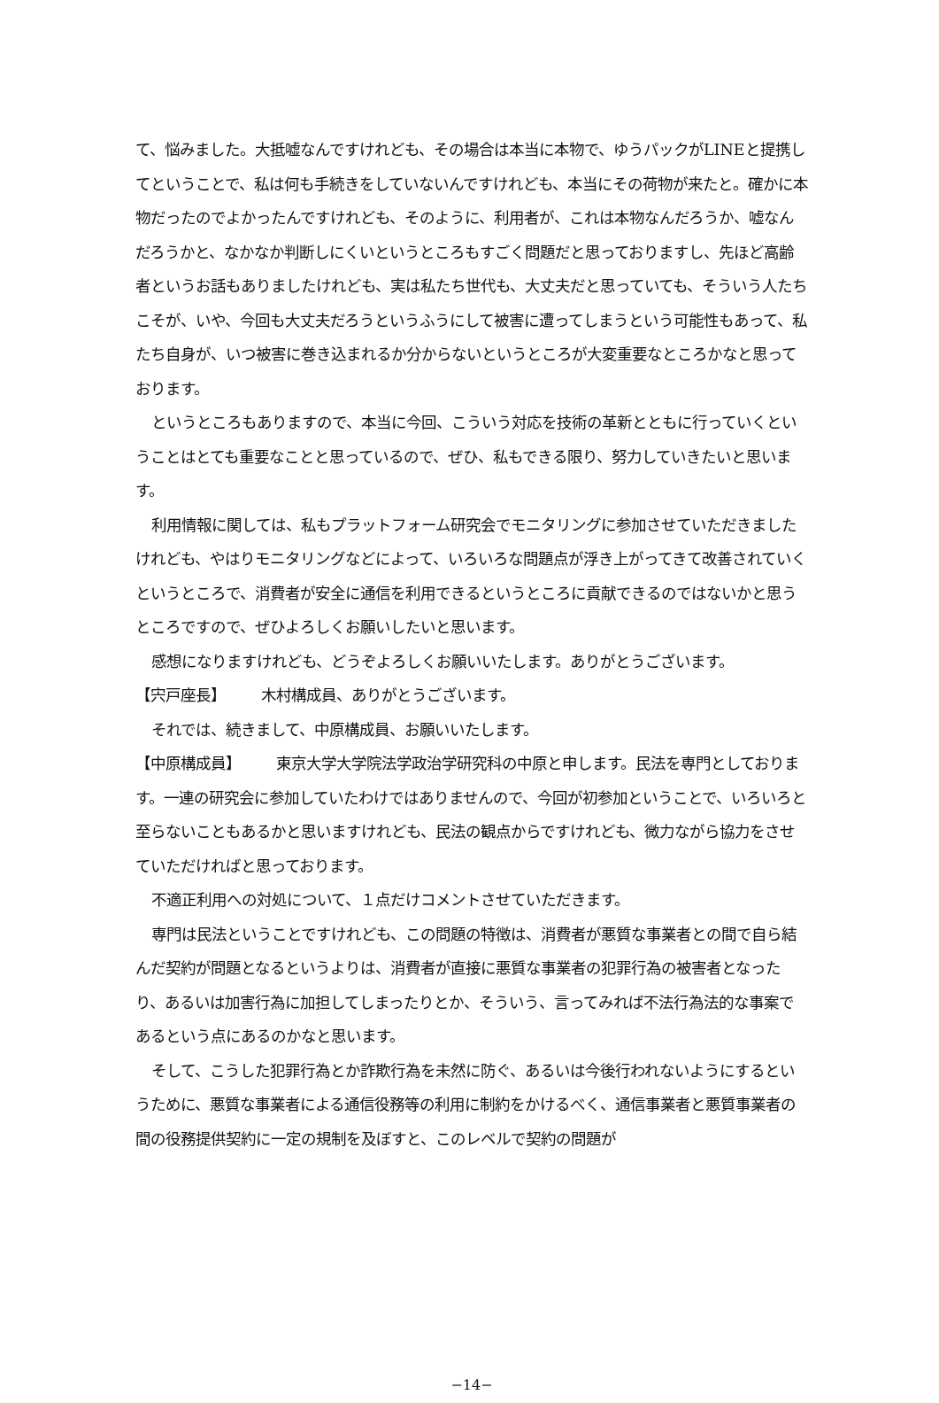て、悩みました。大抵嘘なんですけれども、その場合は本当に本物で、ゆうパックがLINEと提携してということで、私は何も手続きをしていないんですけれども、本当にその荷物が来たと。確かに本物だったのでよかったんですけれども、そのように、利用者が、これは本物なんだろうか、嘘なんだろうかと、なかなか判断しにくいというところもすごく問題だと思っておりますし、先ほど高齢者というお話もありましたけれども、実は私たち世代も、大丈夫だと思っていても、そういう人たちこそが、いや、今回も大丈夫だろうというふうにして被害に遭ってしまうという可能性もあって、私たち自身が、いつ被害に巻き込まれるか分からないというところが大変重要なところかなと思っております。
というところもありますので、本当に今回、こういう対応を技術の革新とともに行っていくということはとても重要なことと思っているので、ぜひ、私もできる限り、努力していきたいと思います。
利用情報に関しては、私もプラットフォーム研究会でモニタリングに参加させていただきましたけれども、やはりモニタリングなどによって、いろいろな問題点が浮き上がってきて改善されていくというところで、消費者が安全に通信を利用できるというところに貢献できるのではないかと思うところですので、ぜひよろしくお願いしたいと思います。
感想になりますけれども、どうぞよろしくお願いいたします。ありがとうございます。
【宍戸座長】 木村構成員、ありがとうございます。
それでは、続きまして、中原構成員、お願いいたします。
【中原構成員】 東京大学大学院法学政治学研究科の中原と申します。民法を専門としております。一連の研究会に参加していたわけではありませんので、今回が初参加ということで、いろいろと至らないこともあるかと思いますけれども、民法の観点からですけれども、微力ながら協力をさせていただければと思っております。
不適正利用への対処について、１点だけコメントさせていただきます。
専門は民法ということですけれども、この問題の特徴は、消費者が悪質な事業者との間で自ら結んだ契約が問題となるというよりは、消費者が直接に悪質な事業者の犯罪行為の被害者となったり、あるいは加害行為に加担してしまったりとか、そういう、言ってみれば不法行為法的な事案であるという点にあるのかなと思います。
そして、こうした犯罪行為とか詐欺行為を未然に防ぐ、あるいは今後行われないようにするというために、悪質な事業者による通信役務等の利用に制約をかけるべく、通信事業者と悪質事業者の間の役務提供契約に一定の規制を及ぼすと、このレベルで契約の問題が
−14−